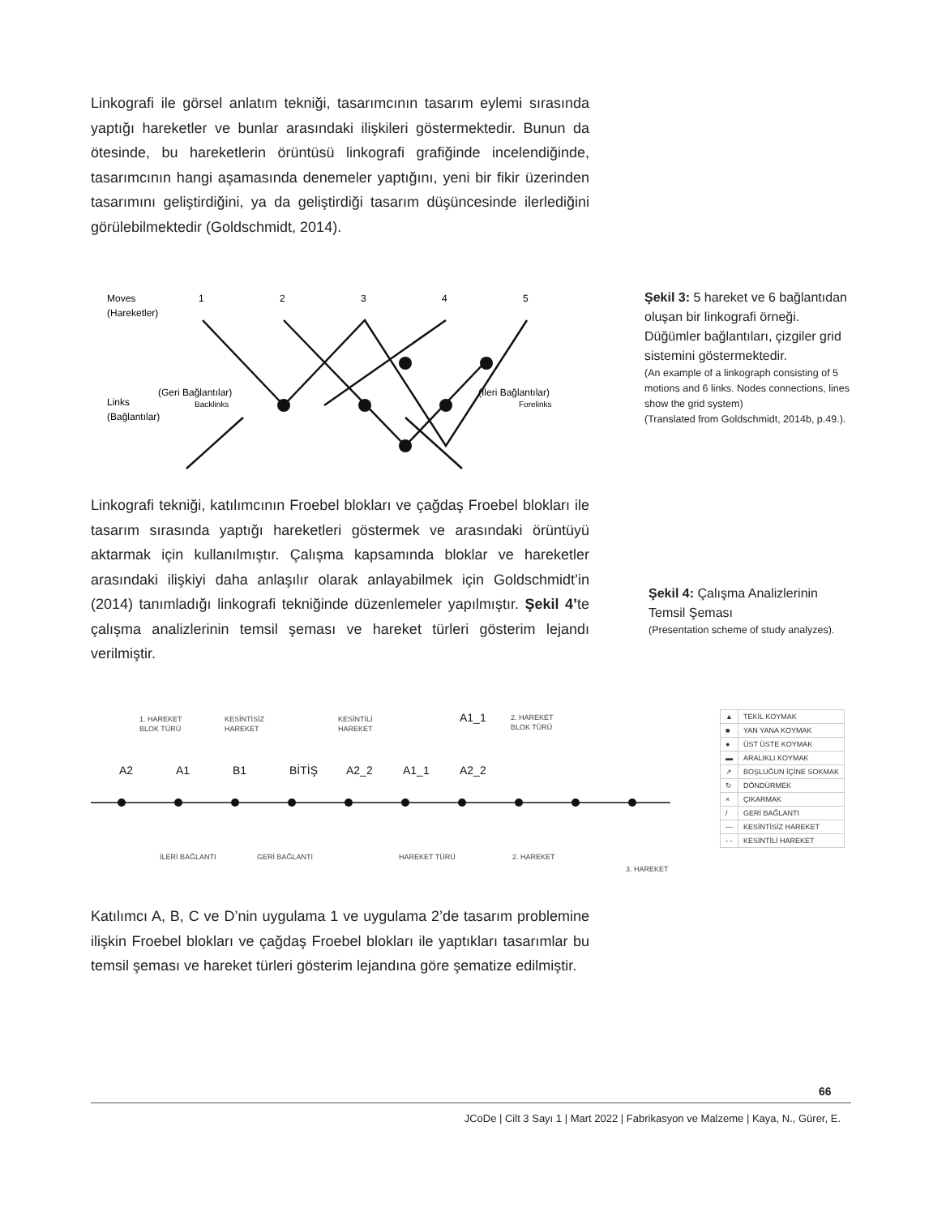Linkografi ile görsel anlatım tekniği, tasarımcının tasarım eylemi sırasında yaptığı hareketler ve bunlar arasındaki ilişkileri göstermektedir. Bunun da ötesinde, bu hareketlerin örüntüsü linkografi grafiğinde incelendiğinde, tasarımcının hangi aşamasında denemeler yaptığını, yeni bir fikir üzerinden tasarımını geliştirdiğini, ya da geliştirdiği tasarım düşüncesinde ilerlediğini görülebilmektedir (Goldschmidt, 2014).
Moves
(Hareketler)
1
2
3
4
5
Links
(Bağlantılar)
(Geri Bağlantılar)
Backlinks
(İleri Bağlantılar)
Forelinks
Şekil 3: 5 hareket ve 6 bağlantıdan oluşan bir linkografi örneği. Düğümler bağlantıları, çizgiler grid sistemini göstermektedir.
(An example of a linkograph consisting of 5 motions and 6 links. Nodes connections, lines show the grid system)
(Translated from Goldschmidt, 2014b, p.49.).
Linkografi tekniği, katılımcının Froebel blokları ve çağdaş Froebel blokları ile tasarım sırasında yaptığı hareketleri göstermek ve arasındaki örüntüyü aktarmak için kullanılmıştır. Çalışma kapsamında bloklar ve hareketler arasındaki ilişkiyi daha anlaşılır olarak anlayabilmek için Goldschmidt’in (2014) tanımladığı linkografi tekniğinde düzenlemeler yapılmıştır. Şekil 4’te çalışma analizlerinin temsil şeması ve hareket türleri gösterim lejandı verilmiştir.
Şekil 4: Çalışma Analizlerinin Temsil Şeması
(Presentation scheme of study analyzes).
1. HAREKET
BLOK TÜRÜ
KESİNTİSİZ
HAREKET
KESİNTİLİ
HAREKET
2. HAREKET
BLOK TÜRÜ
A2
A1
B1
BİTİŞ
A2_2
A1_1
A2_2
A1_1
İLERİ BAĞLANTI
GERİ BAĞLANTI
HAREKET TÜRÜ
2. HAREKET
3. HAREKET
| ▲ | TEKİL KOYMAK |
| ■ | YAN YANA KOYMAK |
| ● | ÜST ÜSTE KOYMAK |
| ▬ | ARALIKLI KOYMAK |
| ↗ | BOŞLUĞUN İÇİNE SOKMAK |
| ↻ | DÖNDÜRMEK |
| × | ÇIKARMAK |
| / | GERİ BAĞLANTI |
| — | KESİNTİSİZ HAREKET |
| - - | KESİNTİLİ HAREKET |
Katılımcı A, B, C ve D’nin uygulama 1 ve uygulama 2’de tasarım problemine ilişkin Froebel blokları ve çağdaş Froebel blokları ile yaptıkları tasarımlar bu temsil şeması ve hareket türleri gösterim lejandına göre şematize edilmiştir.
66
JCoDe | Cilt 3 Sayı 1 | Mart 2022 | Fabrikasyon ve Malzeme | Kaya, N., Gürer, E.